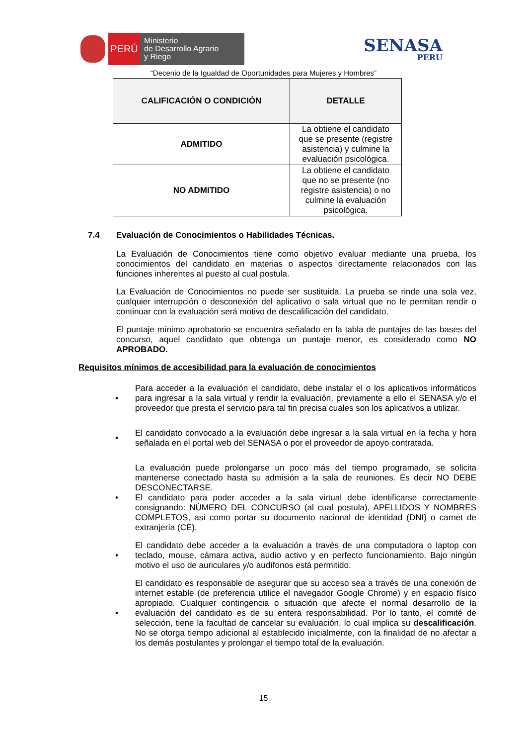PERÚ
Ministerio
de Desarrollo Agrario
y Riego
SENASA
PERU
“Decenio de la Igualdad de Oportunidades para Mujeres y Hombres”
| CALIFICACIÓN O CONDICIÓN | DETALLE |
| --- | --- |
| ADMITIDO | La obtiene el candidato que se presente (registre asistencia) y culmine la evaluación psicológica. |
| NO ADMITIDO | La obtiene el candidato que no se presente (no registre asistencia) o no culmine la evaluación psicológica. |
7.4 Evaluación de Conocimientos o Habilidades Técnicas.
La Evaluación de Conocimientos tiene como objetivo evaluar mediante una prueba, los conocimientos del candidato en materias o aspectos directamente relacionados con las funciones inherentes al puesto al cual postula.
La Evaluación de Conocimientos no puede ser sustituida. La prueba se rinde una sola vez, cualquier interrupción o desconexión del aplicativo o sala virtual que no le permitan rendir o continuar con la evaluación será motivo de descalificación del candidato.
El puntaje mínimo aprobatorio se encuentra señalado en la tabla de puntajes de las bases del concurso, aquel candidato que obtenga un puntaje menor, es considerado como NO APROBADO.
Requisitos mínimos de accesibilidad para la evaluación de conocimientos
•
Para acceder a la evaluación el candidato, debe instalar el o los aplicativos informáticos para ingresar a la sala virtual y rendir la evaluación, previamente a ello el SENASA y/o el proveedor que presta el servicio para tal fin precisa cuales son los aplicativos a utilizar.
•
El candidato convocado a la evaluación debe ingresar a la sala virtual en la fecha y hora señalada en el portal web del SENASA o por el proveedor de apoyo contratada.
•
La evaluación puede prolongarse un poco más del tiempo programado, se solicita mantenerse conectado hasta su admisión a la sala de reuniones. Es decir NO DEBE DESCONECTARSE.
El candidato para poder acceder a la sala virtual debe identificarse correctamente consignando: NÚMERO DEL CONCURSO (al cual postula), APELLIDOS Y NOMBRES COMPLETOS, así como portar su documento nacional de identidad (DNI) o carnet de extranjería (CE).
•
El candidato debe acceder a la evaluación a través de una computadora o laptop con teclado, mouse, cámara activa, audio activo y en perfecto funcionamiento. Bajo ningún motivo el uso de auriculares y/o audífonos está permitido.
•
El candidato es responsable de asegurar que su acceso sea a través de una conexión de internet estable (de preferencia utilice el navegador Google Chrome) y en espacio físico apropiado. Cualquier contingencia o situación que afecte el normal desarrollo de la evaluación del candidato es de su entera responsabilidad. Por lo tanto, el comité de selección, tiene la facultad de cancelar su evaluación, lo cual implica su descalificación. No se otorga tiempo adicional al establecido inicialmente, con la finalidad de no afectar a los demás postulantes y prolongar el tiempo total de la evaluación.
15